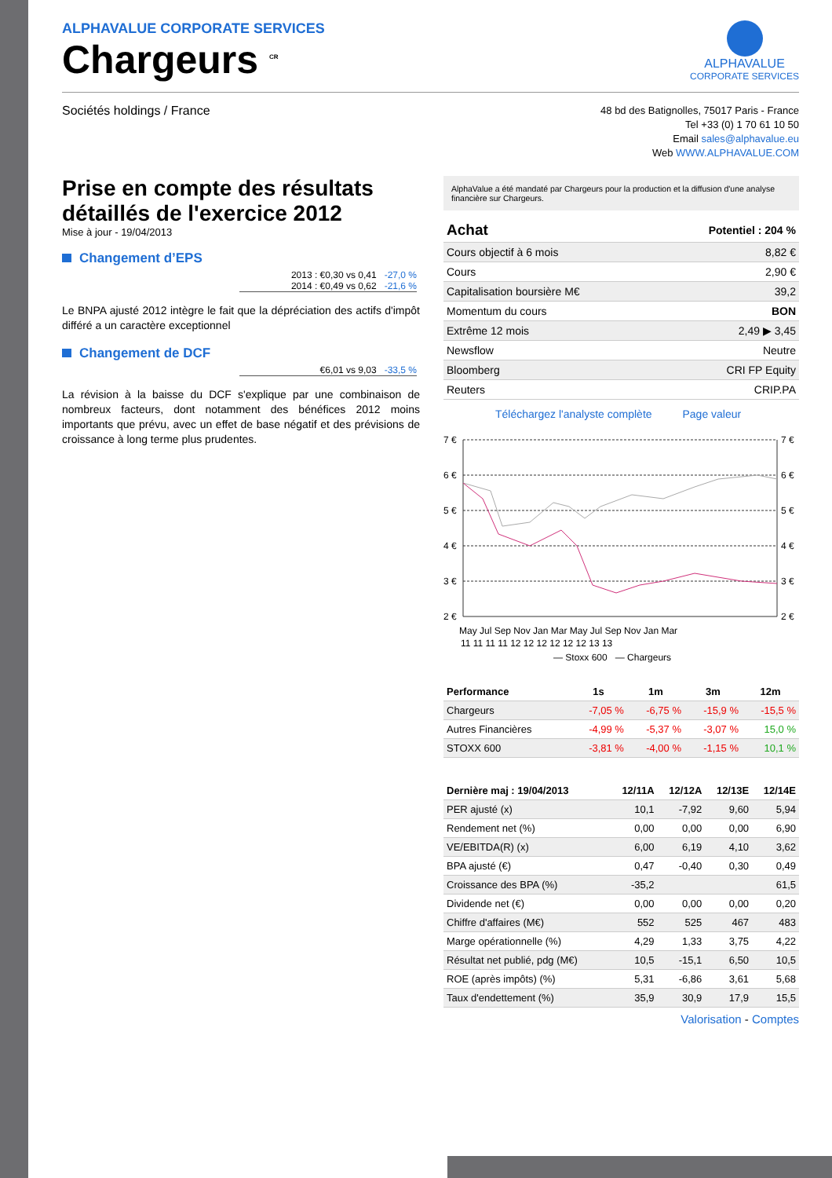ALPHAVALUE CORPORATE SERVICES
Chargeurs <sup>CR</sup>
ALPHAVALUE
CORPORATE SERVICES
Sociétés holdings / France
48 bd des Batignolles, 75017 Paris - France
Tel +33 (0) 1 70 61 10 50
Email sales@alphavalue.eu
Web WWW.ALPHAVALUE.COM
Prise en compte des résultats détaillés de l'exercice 2012
Mise à jour - 19/04/2013
Changement d’EPS
2013 : €0,30 vs 0,41 -27,0 %
2014 : €0,49 vs 0,62 -21,6 %
Le BNPA ajusté 2012 intègre le fait que la dépréciation des actifs d'impôt différé a un caractère exceptionnel
Changement de DCF
€6,01 vs 9,03 -33,5 %
La révision à la baisse du DCF s'explique par une combinaison de nombreux facteurs, dont notamment des bénéfices 2012 moins importants que prévu, avec un effet de base négatif et des prévisions de croissance à long terme plus prudentes.
AlphaValue a été mandaté par Chargeurs pour la production et la diffusion d'une analyse financière sur Chargeurs.
| Achat | Potentiel : 204 % |
| --- | --- |
| Cours objectif à 6 mois | 8,82 € |
| Cours | 2,90 € |
| Capitalisation boursière M€ | 39,2 |
| Momentum du cours | BON |
| Extrême 12 mois | 2,49 ▶ 3,45 |
| Newsflow | Neutre |
| Bloomberg | CRI FP Equity |
| Reuters | CRIP.PA |
Téléchargez l'analyste complète Page valeur
7 €
6 €
5 €
4 €
3 €
2 €
7 €
6 €
5 €
4 €
3 €
2 €
May Jul Sep Nov Jan Mar May Jul Sep Nov Jan Mar
11 11 11 11 12 12 12 12 12 12 13 13
— Stoxx 600 — Chargeurs
| Performance | 1s | 1m | 3m | 12m |
| --- | --- | --- | --- | --- |
| Chargeurs | -7,05 % | -6,75 % | -15,9 % | -15,5 % |
| Autres Financières | -4,99 % | -5,37 % | -3,07 % | 15,0 % |
| STOXX 600 | -3,81 % | -4,00 % | -1,15 % | 10,1 % |
| Dernière maj : 19/04/2013 | 12/11A | 12/12A | 12/13E | 12/14E |
| --- | --- | --- | --- | --- |
| PER ajusté (x) | 10,1 | -7,92 | 9,60 | 5,94 |
| Rendement net (%) | 0,00 | 0,00 | 0,00 | 6,90 |
| VE/EBITDA(R) (x) | 6,00 | 6,19 | 4,10 | 3,62 |
| BPA ajusté (€) | 0,47 | -0,40 | 0,30 | 0,49 |
| Croissance des BPA (%) | -35,2 | | | 61,5 |
| Dividende net (€) | 0,00 | 0,00 | 0,00 | 0,20 |
| Chiffre d'affaires (M€) | 552 | 525 | 467 | 483 |
| Marge opérationnelle (%) | 4,29 | 1,33 | 3,75 | 4,22 |
| Résultat net publié, pdg (M€) | 10,5 | -15,1 | 6,50 | 10,5 |
| ROE (après impôts) (%) | 5,31 | -6,86 | 3,61 | 5,68 |
| Taux d'endettement (%) | 35,9 | 30,9 | 17,9 | 15,5 |
Valorisation - Comptes